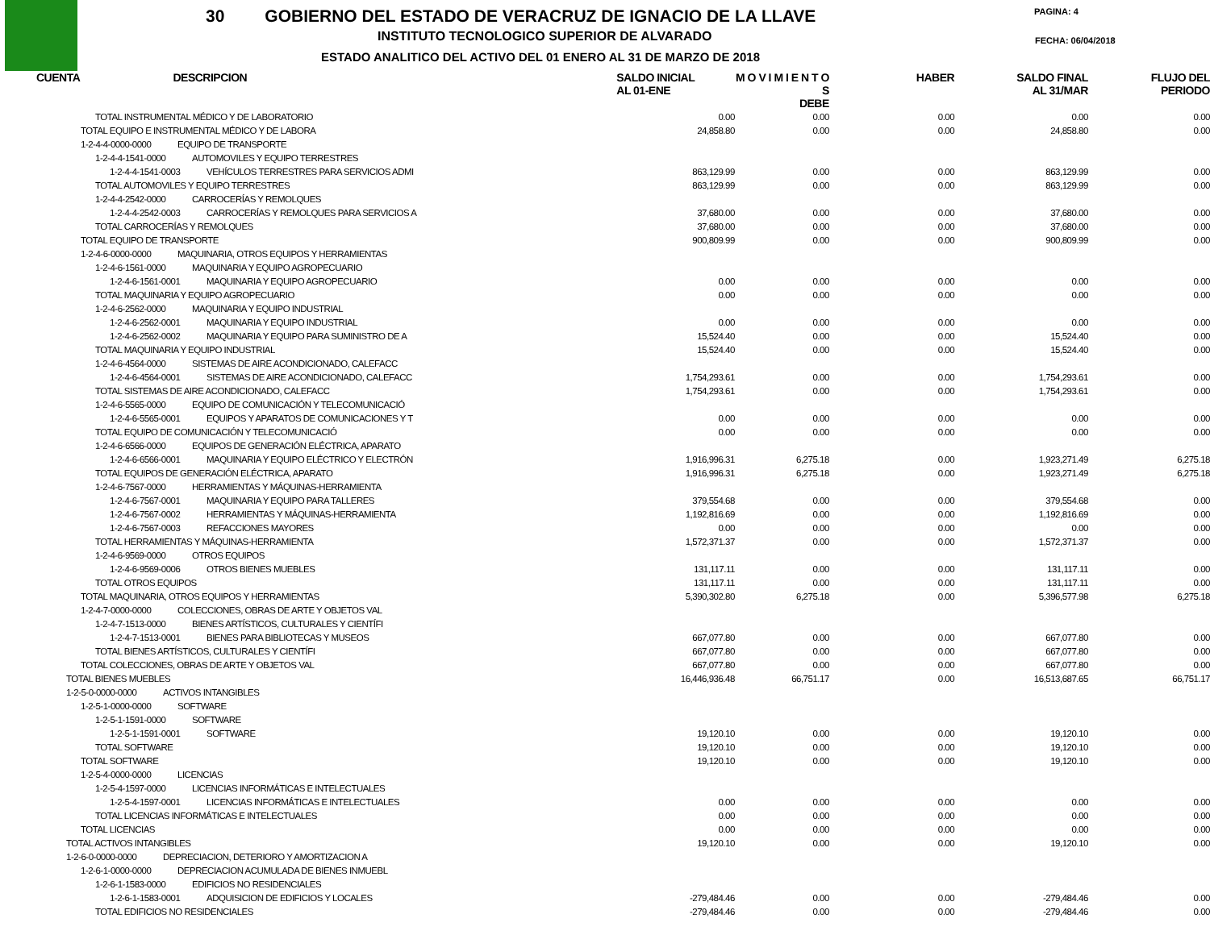30 GOBIERNO DEL ESTADO DE VERACRUZ DE IGNACIO DE LA LLAVE
INSTITUTO TECNOLOGICO SUPERIOR DE ALVARADO
ESTADO ANALITICO DEL ACTIVO DEL 01 ENERO AL 31 DE MARZO DE 2018
PAGINA: 4
FECHA: 06/04/2018
| CUENTA | DESCRIPCION | SALDO INICIAL AL 01-ENE | M O V I M I E N T O S DEBE | HABER | SALDO FINAL AL 31/MAR | FLUJO DEL PERIODO |
| --- | --- | --- | --- | --- | --- | --- |
| TOTAL INSTRUMENTAL MÉDICO Y DE LABORATORIO | | 0.00 | 0.00 | 0.00 | 0.00 | 0.00 |
| TOTAL EQUIPO E INSTRUMENTAL MÉDICO Y DE LABORA | | 24,858.80 | 0.00 | 0.00 | 24,858.80 | 0.00 |
| 1-2-4-4-0000-0000 EQUIPO DE TRANSPORTE | | | | | | |
| 1-2-4-4-1541-0000 AUTOMOVILES Y EQUIPO TERRESTRES | | | | | | |
| 1-2-4-4-1541-0003 VEHÍCULOS TERRESTRES PARA SERVICIOS ADMI | | 863,129.99 | 0.00 | 0.00 | 863,129.99 | 0.00 |
| TOTAL AUTOMOVILES Y EQUIPO TERRESTRES | | 863,129.99 | 0.00 | 0.00 | 863,129.99 | 0.00 |
| 1-2-4-4-2542-0000 CARROCERÍAS Y REMOLQUES | | | | | | |
| 1-2-4-4-2542-0003 CARROCERÍAS Y REMOLQUES PARA SERVICIOS A | | 37,680.00 | 0.00 | 0.00 | 37,680.00 | 0.00 |
| TOTAL CARROCERÍAS Y REMOLQUES | | 37,680.00 | 0.00 | 0.00 | 37,680.00 | 0.00 |
| TOTAL EQUIPO DE TRANSPORTE | | 900,809.99 | 0.00 | 0.00 | 900,809.99 | 0.00 |
| 1-2-4-6-0000-0000 MAQUINARIA, OTROS EQUIPOS Y HERRAMIENTAS | | | | | | |
| 1-2-4-6-1561-0000 MAQUINARIA Y EQUIPO AGROPECUARIO | | | | | | |
| 1-2-4-6-1561-0001 MAQUINARIA Y EQUIPO AGROPECUARIO | | 0.00 | 0.00 | 0.00 | 0.00 | 0.00 |
| TOTAL MAQUINARIA Y EQUIPO AGROPECUARIO | | 0.00 | 0.00 | 0.00 | 0.00 | 0.00 |
| 1-2-4-6-2562-0000 MAQUINARIA Y EQUIPO INDUSTRIAL | | | | | | |
| 1-2-4-6-2562-0001 MAQUINARIA Y EQUIPO INDUSTRIAL | | 0.00 | 0.00 | 0.00 | 0.00 | 0.00 |
| 1-2-4-6-2562-0002 MAQUINARIA Y EQUIPO PARA SUMINISTRO DE A | | 15,524.40 | 0.00 | 0.00 | 15,524.40 | 0.00 |
| TOTAL MAQUINARIA Y EQUIPO INDUSTRIAL | | 15,524.40 | 0.00 | 0.00 | 15,524.40 | 0.00 |
| 1-2-4-6-4564-0000 SISTEMAS DE AIRE ACONDICIONADO, CALEFACC | | | | | | |
| 1-2-4-6-4564-0001 SISTEMAS DE AIRE ACONDICIONADO, CALEFACC | | 1,754,293.61 | 0.00 | 0.00 | 1,754,293.61 | 0.00 |
| TOTAL SISTEMAS DE AIRE ACONDICIONADO, CALEFACC | | 1,754,293.61 | 0.00 | 0.00 | 1,754,293.61 | 0.00 |
| 1-2-4-6-5565-0000 EQUIPO DE COMUNICACIÓN Y TELECOMUNICACIÓ | | | | | | |
| 1-2-4-6-5565-0001 EQUIPOS Y APARATOS DE COMUNICACIONES Y T | | 0.00 | 0.00 | 0.00 | 0.00 | 0.00 |
| TOTAL EQUIPO DE COMUNICACIÓN Y TELECOMUNICACIÓ | | 0.00 | 0.00 | 0.00 | 0.00 | 0.00 |
| 1-2-4-6-6566-0000 EQUIPOS DE GENERACIÓN ELÉCTRICA, APARATO | | | | | | |
| 1-2-4-6-6566-0001 MAQUINARIA Y EQUIPO ELÉCTRICO Y ELECTRÓN | | 1,916,996.31 | 6,275.18 | 0.00 | 1,923,271.49 | 6,275.18 |
| TOTAL EQUIPOS DE GENERACIÓN ELÉCTRICA, APARATO | | 1,916,996.31 | 6,275.18 | 0.00 | 1,923,271.49 | 6,275.18 |
| 1-2-4-6-7567-0000 HERRAMIENTAS Y MÁQUINAS-HERRAMIENTA | | | | | | |
| 1-2-4-6-7567-0001 MAQUINARIA Y EQUIPO PARA TALLERES | | 379,554.68 | 0.00 | 0.00 | 379,554.68 | 0.00 |
| 1-2-4-6-7567-0002 HERRAMIENTAS Y MÁQUINAS-HERRAMIENTA | | 1,192,816.69 | 0.00 | 0.00 | 1,192,816.69 | 0.00 |
| 1-2-4-6-7567-0003 REFACCIONES MAYORES | | 0.00 | 0.00 | 0.00 | 0.00 | 0.00 |
| TOTAL HERRAMIENTAS Y MÁQUINAS-HERRAMIENTA | | 1,572,371.37 | 0.00 | 0.00 | 1,572,371.37 | 0.00 |
| 1-2-4-6-9569-0000 OTROS EQUIPOS | | | | | | |
| 1-2-4-6-9569-0006 OTROS BIENES MUEBLES | | 131,117.11 | 0.00 | 0.00 | 131,117.11 | 0.00 |
| TOTAL OTROS EQUIPOS | | 131,117.11 | 0.00 | 0.00 | 131,117.11 | 0.00 |
| TOTAL MAQUINARIA, OTROS EQUIPOS Y HERRAMIENTAS | | 5,390,302.80 | 6,275.18 | 0.00 | 5,396,577.98 | 6,275.18 |
| 1-2-4-7-0000-0000 COLECCIONES, OBRAS DE ARTE Y OBJETOS VAL | | | | | | |
| 1-2-4-7-1513-0000 BIENES ARTÍSTICOS, CULTURALES Y CIENTÍFI | | | | | | |
| 1-2-4-7-1513-0001 BIENES PARA BIBLIOTECAS Y MUSEOS | | 667,077.80 | 0.00 | 0.00 | 667,077.80 | 0.00 |
| TOTAL BIENES ARTÍSTICOS, CULTURALES Y CIENTÍFI | | 667,077.80 | 0.00 | 0.00 | 667,077.80 | 0.00 |
| TOTAL COLECCIONES, OBRAS DE ARTE Y OBJETOS VAL | | 667,077.80 | 0.00 | 0.00 | 667,077.80 | 0.00 |
| TOTAL BIENES MUEBLES | | 16,446,936.48 | 66,751.17 | 0.00 | 16,513,687.65 | 66,751.17 |
| 1-2-5-0-0000-0000 ACTIVOS INTANGIBLES | | | | | | |
| 1-2-5-1-0000-0000 SOFTWARE | | | | | | |
| 1-2-5-1-1591-0000 SOFTWARE | | | | | | |
| 1-2-5-1-1591-0001 SOFTWARE | | 19,120.10 | 0.00 | 0.00 | 19,120.10 | 0.00 |
| TOTAL SOFTWARE | | 19,120.10 | 0.00 | 0.00 | 19,120.10 | 0.00 |
| TOTAL SOFTWARE | | 19,120.10 | 0.00 | 0.00 | 19,120.10 | 0.00 |
| 1-2-5-4-0000-0000 LICENCIAS | | | | | | |
| 1-2-5-4-1597-0000 LICENCIAS INFORMÁTICAS E INTELECTUALES | | | | | | |
| 1-2-5-4-1597-0001 LICENCIAS INFORMÁTICAS E INTELECTUALES | | 0.00 | 0.00 | 0.00 | 0.00 | 0.00 |
| TOTAL LICENCIAS INFORMÁTICAS E INTELECTUALES | | 0.00 | 0.00 | 0.00 | 0.00 | 0.00 |
| TOTAL LICENCIAS | | 0.00 | 0.00 | 0.00 | 0.00 | 0.00 |
| TOTAL ACTIVOS INTANGIBLES | | 19,120.10 | 0.00 | 0.00 | 19,120.10 | 0.00 |
| 1-2-6-0-0000-0000 DEPRECIACION, DETERIORO Y AMORTIZACION A | | | | | | |
| 1-2-6-1-0000-0000 DEPRECIACION ACUMULADA DE BIENES INMUEBL | | | | | | |
| 1-2-6-1-1583-0000 EDIFICIOS NO RESIDENCIALES | | | | | | |
| 1-2-6-1-1583-0001 ADQUISICION DE EDIFICIOS Y LOCALES | | -279,484.46 | 0.00 | 0.00 | -279,484.46 | 0.00 |
| TOTAL EDIFICIOS NO RESIDENCIALES | | -279,484.46 | 0.00 | 0.00 | -279,484.46 | 0.00 |